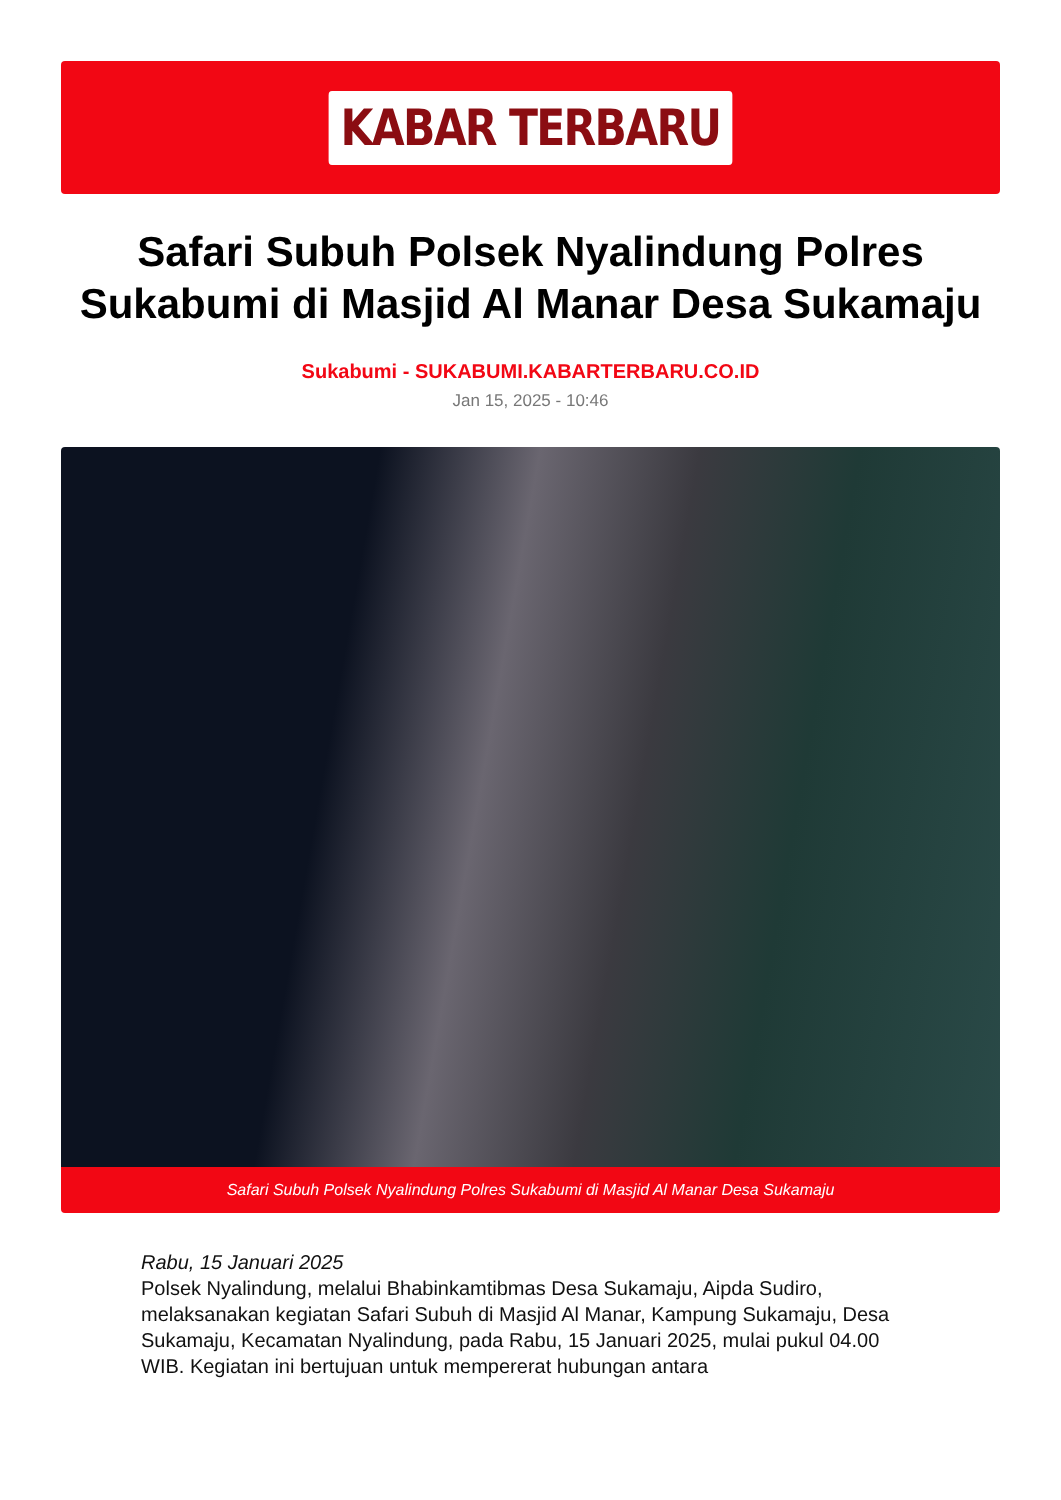KABAR TERBARU
Safari Subuh Polsek Nyalindung Polres Sukabumi di Masjid Al Manar Desa Sukamaju
Sukabumi - SUKABUMI.KABARTERBARU.CO.ID
Jan 15, 2025 - 10:46
Safari Subuh Polsek Nyalindung Polres Sukabumi di Masjid Al Manar Desa Sukamaju
Rabu, 15 Januari 2025
Polsek Nyalindung, melalui Bhabinkamtibmas Desa Sukamaju, Aipda Sudiro, melaksanakan kegiatan Safari Subuh di Masjid Al Manar, Kampung Sukamaju, Desa Sukamaju, Kecamatan Nyalindung, pada Rabu, 15 Januari 2025, mulai pukul 04.00 WIB. Kegiatan ini bertujuan untuk mempererat hubungan antara